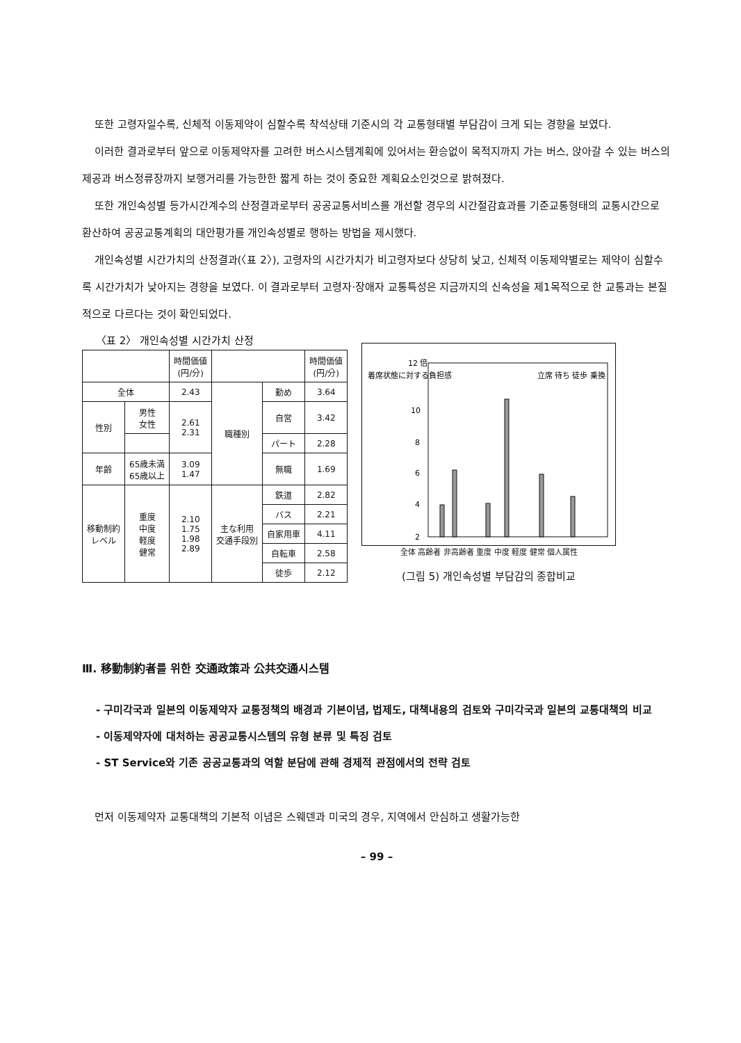또한 고령자일수록, 신체적 이동제약이 심할수록 착석상태 기준시의 각 교통형태별 부담감이 크게 되는 경향을 보였다.
이러한 결과로부터 앞으로 이동제약자를 고려한 버스시스템계획에 있어서는 환승없이 목적지까지 가는 버스, 앉아갈 수 있는 버스의 제공과 버스정류장까지 보행거리를 가능한한 짧게 하는 것이 중요한 계획요소인것으로 밝혀졌다.
또한 개인속성별 등가시간계수의 산정결과로부터 공공교통서비스를 개선할 경우의 시간절감효과를 기준교통형태의 교통시간으로 환산하여 공공교통계획의 대안평가를 개인속성별로 행하는 방법을 제시했다.
개인속성별 시간가치의 산정결과(〈표 2〉), 고령자의 시간가치가 비고령자보다 상당히 낮고, 신체적 이동제약별로는 제약이 심할수록 시간가치가 낮아지는 경향을 보였다. 이 결과로부터 고령자·장애자 교통특성은 지금까지의 신속성을 제1목적으로 한 교통과는 본질적으로 다르다는 것이 확인되었다.
〈표 2〉 개인속성별 시간가치 산정
| | | 時間価値 (円/分) | | | 時間価値 (円/分) |
| --- | --- | --- | --- | --- | --- |
| 全体 | | 2.43 | 職種別 | 勤め | 3.64 |
| 性別 | 男性 女性 | 2.61 2.31 | | 自営 | 3.42 |
| | | | | パート | 2.28 |
| 年齢 | 65歳未満 65歳以上 | 3.09 1.47 | | 無職 | 1.69 |
| 移動制約 レベル | 重度 中度 軽度 健常 | 2.10 1.75 1.98 2.89 | 主な利用 交通手段別 | 鉄道 | 2.82 |
| | | | | バス | 2.21 |
| | | | | 自家用車 | 4.11 |
| | | | | 自転車 | 2.58 |
| | | | | 徒歩 | 2.12 |
着席状態に対する負担感
12 倍
10
8
6
4
2
立席 待ち 徒歩 乗換
全体 高齢者 非高齢者 重度 中度 軽度 健常 個人属性
(그림 5) 개인속성별 부담감의 종합비교
Ⅲ. 移動制約者를 위한 交通政策과 公共交通시스템
- 구미각국과 일본의 이동제약자 교통정책의 배경과 기본이념, 법제도, 대책내용의 검토와 구미각국과 일본의 교통대책의 비교
- 이동제약자에 대처하는 공공교통시스템의 유형 분류 및 특징 검토
- ST Service와 기존 공공교통과의 역할 분담에 관해 경제적 관점에서의 전략 검토
먼저 이동제약자 교통대책의 기본적 이념은 스웨덴과 미국의 경우, 지역에서 안심하고 생활가능한
– 99 –